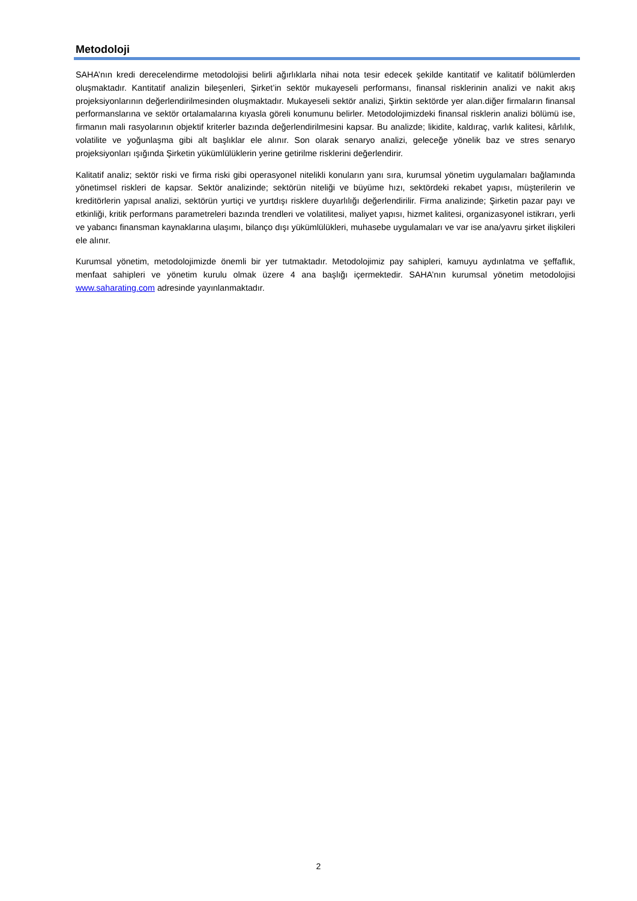Metodoloji
SAHA’nın kredi derecelendirme metodolojisi belirli ağırlıklarla nihai nota tesir edecek şekilde kantitatif ve kalitatif bölümlerden oluşmaktadır. Kantitatif analizin bileşenleri, Şirket’in sektör mukayeseli performansı, finansal risklerinin analizi ve nakit akış projeksiyonlarının değerlendirilmesinden oluşmaktadır. Mukayeseli sektör analizi, Şirktin sektörde yer alan.diğer firmaların finansal performanslarına ve sektör ortalamalarına kıyasla göreli konumunu belirler. Metodolojimizdeki finansal risklerin analizi bölümü ise, firmanın mali rasyolarının objektif kriterler bazında değerlendirilmesini kapsar. Bu analizde; likidite, kaldıraç, varlık kalitesi, kârlılık, volatilite ve yoğunlaşma gibi alt başlıklar ele alınır. Son olarak senaryo analizi, geleceğe yönelik baz ve stres senaryo projeksiyonları ışığında Şirketin yükümlülüklerin yerine getirilme risklerini değerlendirir.
Kalitatif analiz; sektör riski ve firma riski gibi operasyonel nitelikli konuların yanı sıra, kurumsal yönetim uygulamaları bağlamında yönetimsel riskleri de kapsar. Sektör analizinde; sektörün niteliği ve büyüme hızı, sektördeki rekabet yapısı, müşterilerin ve kreditörlerin yapısal analizi, sektörün yurtiçi ve yurtdışı risklere duyarlılığı değerlendirilir. Firma analizinde; Şirketin pazar payı ve etkinliği, kritik performans parametreleri bazında trendleri ve volatilitesi, maliyet yapısı, hizmet kalitesi, organizasyonel istikrarı, yerli ve yabancı finansman kaynaklarına ulaşımı, bilanço dışı yükümlülükleri, muhasebe uygulamaları ve var ise ana/yavru şirket ilişkileri ele alınır.
Kurumsal yönetim, metodolojimizde önemli bir yer tutmaktadır. Metodolojimiz pay sahipleri, kamuyu aydınlatma ve şeffaflık, menfaat sahipleri ve yönetim kurulu olmak üzere 4 ana başlığı içermektedir. SAHA’nın kurumsal yönetim metodolojisi www.saharating.com adresinde yayınlanmaktadır.
2